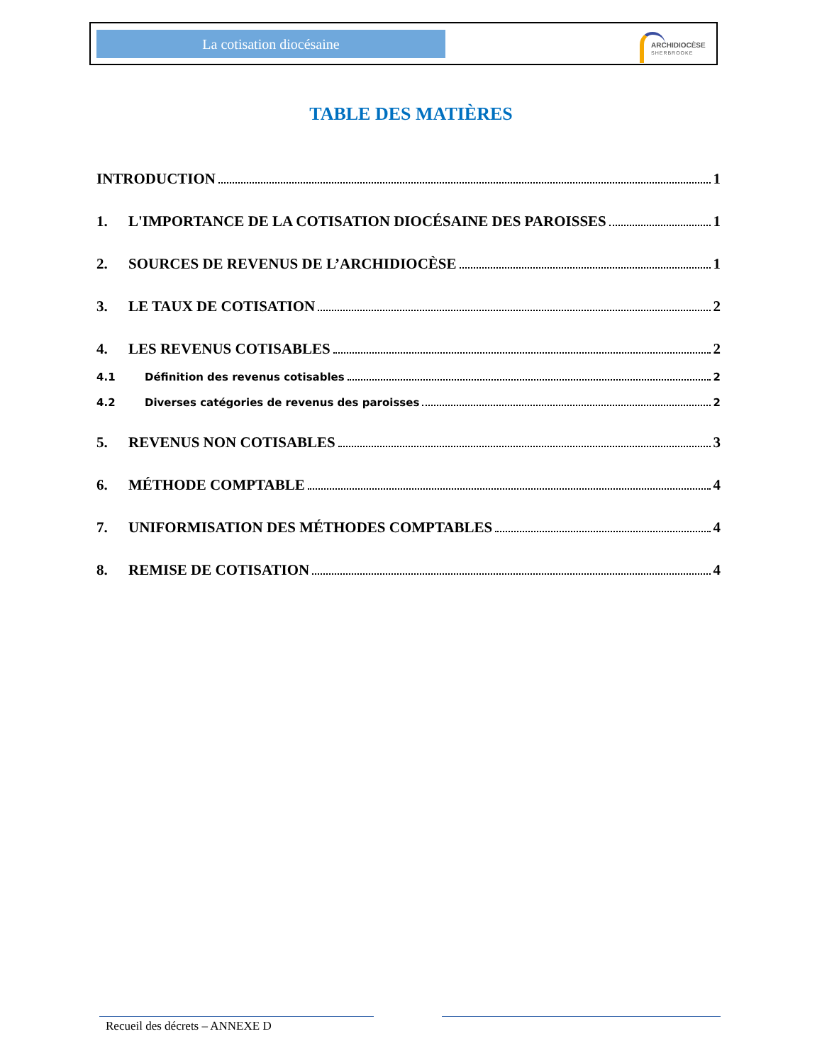La cotisation diocésaine
ARCHIDIOCÈSE
SHERBROOKE
TABLE DES MATIÈRES
INTRODUCTION 1
1. L'IMPORTANCE DE LA COTISATION DIOCÉSAINE DES PAROISSES 1
2. SOURCES DE REVENUS DE L’ARCHIDIOCÈSE 1
3. LE TAUX DE COTISATION 2
4. LES REVENUS COTISABLES 2
4.1 Définition des revenus cotisables 2
4.2 Diverses catégories de revenus des paroisses 2
5. REVENUS NON COTISABLES 3
6. MÉTHODE COMPTABLE 4
7. UNIFORMISATION DES MÉTHODES COMPTABLES 4
8. REMISE DE COTISATION 4
Recueil des décrets – ANNEXE D